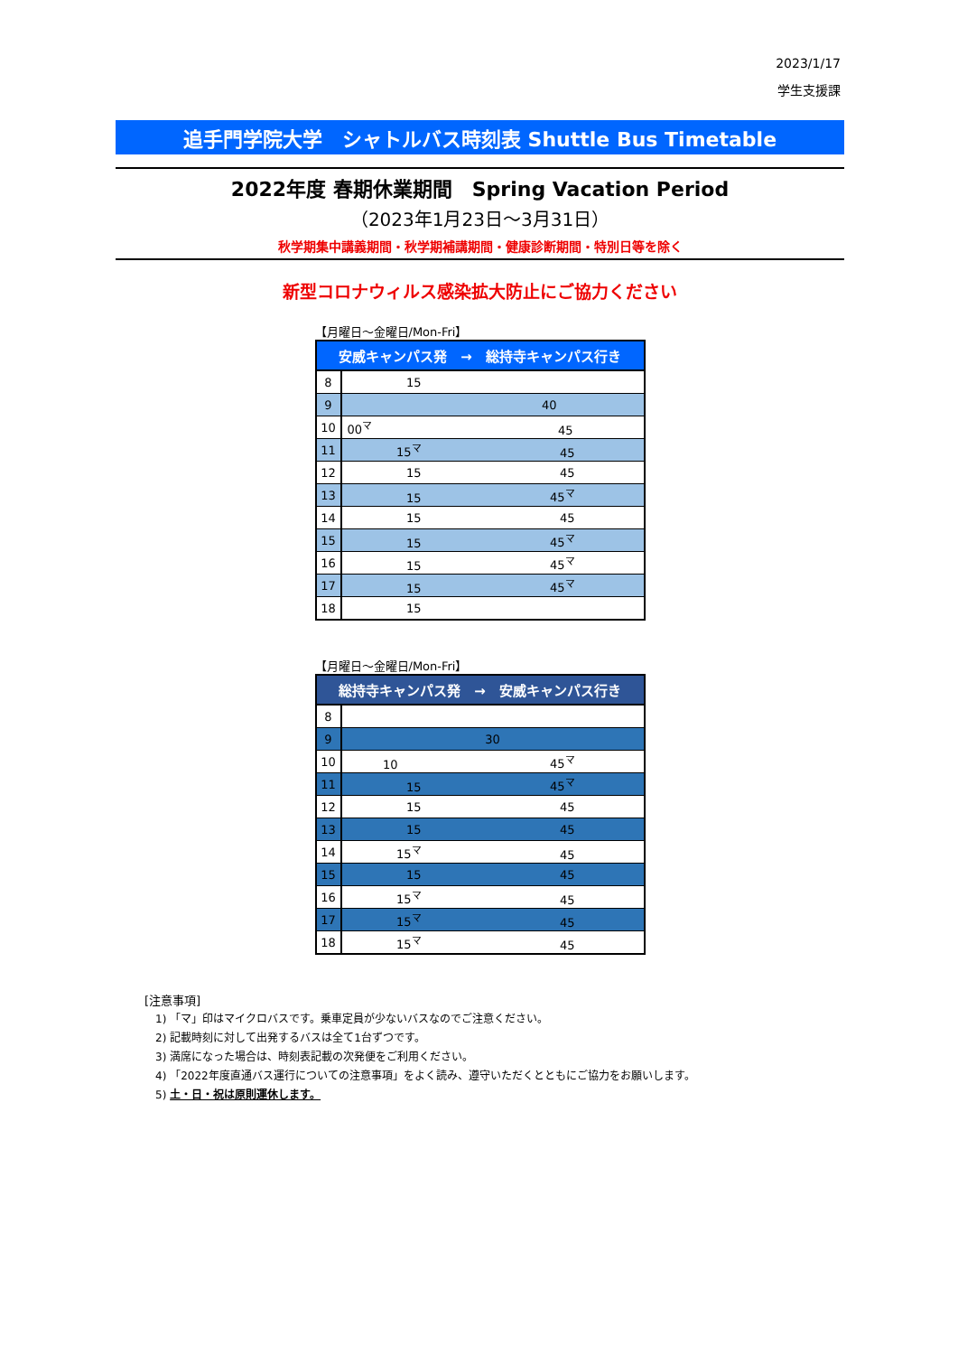2023/1/17
学生支援課
追手門学院大学　シャトルバス時刻表 Shuttle Bus Timetable
2022年度 春期休業期間　Spring Vacation Period
（2023年1月23日～3月31日）
秋学期集中講義期間・秋学期補講期間・健康診断期間・特別日等を除く
新型コロナウィルス感染拡大防止にご協力ください
【月曜日～金曜日/Mon-Fri】
| 安威キャンパス発 → 総持寺キャンパス行き | |
| --- | --- |
| 8 | 15 |
| 9 | 40 |
| 10 | 00<sup>マ</sup> 45 |
| 11 | 15<sup>マ</sup> 45 |
| 12 | 15 45 |
| 13 | 15 45<sup>マ</sup> |
| 14 | 15 45 |
| 15 | 15 45<sup>マ</sup> |
| 16 | 15 45<sup>マ</sup> |
| 17 | 15 45<sup>マ</sup> |
| 18 | 15 |
【月曜日～金曜日/Mon-Fri】
| 総持寺キャンパス発 → 安威キャンパス行き | |
| --- | --- |
| 8 | |
| 9 | 30 |
| 10 | 10 45<sup>マ</sup> |
| 11 | 15 45<sup>マ</sup> |
| 12 | 15 45 |
| 13 | 15 45 |
| 14 | 15<sup>マ</sup> 45 |
| 15 | 15 45 |
| 16 | 15<sup>マ</sup> 45 |
| 17 | 15<sup>マ</sup> 45 |
| 18 | 15<sup>マ</sup> 45 |
[注意事項]
1) 「マ」印はマイクロバスです。乗車定員が少ないバスなのでご注意ください。
2) 記載時刻に対して出発するバスは全て1台ずつです。
3) 満席になった場合は、時刻表記載の次発便をご利用ください。
4) 「2022年度直通バス運行についての注意事項」をよく読み、遵守いただくとともにご協力をお願いします。
5) 土・日・祝は原則運休します。